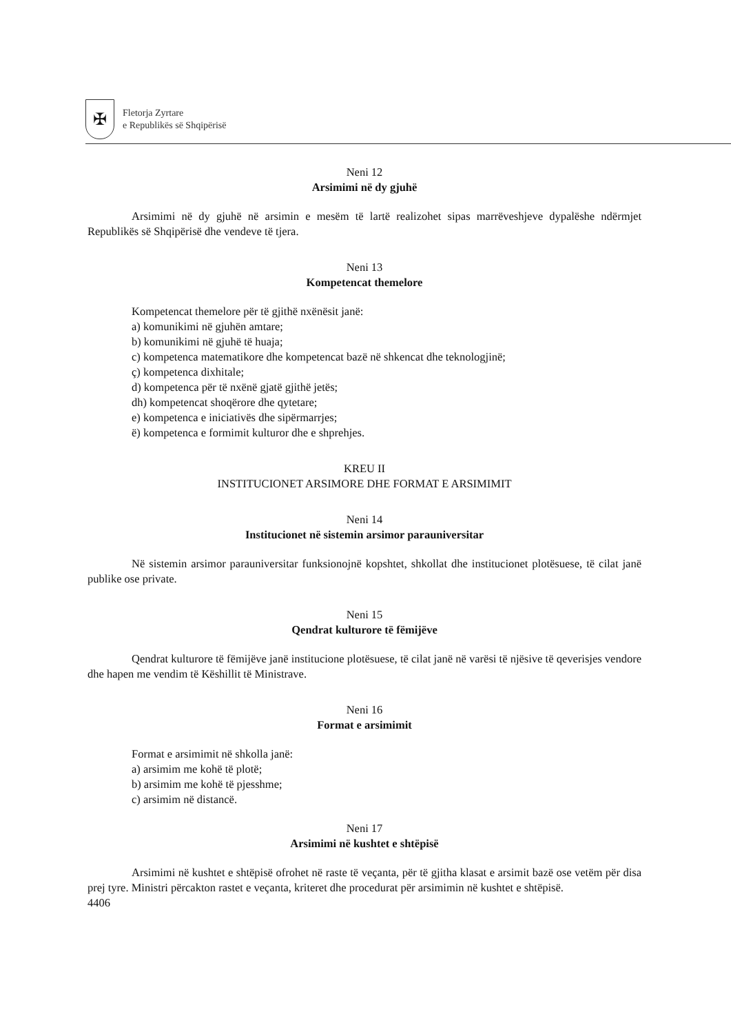✠
Fletorja Zyrtare
e Republikës së Shqipërisë
Neni 12
Arsimimi në dy gjuhë
Arsimimi në dy gjuhë në arsimin e mesëm të lartë realizohet sipas marrëveshjeve dypalëshe ndërmjet Republikës së Shqipërisë dhe vendeve të tjera.
Neni 13
Kompetencat themelore
Kompetencat themelore për të gjithë nxënësit janë:
a) komunikimi në gjuhën amtare;
b) komunikimi në gjuhë të huaja;
c) kompetenca matematikore dhe kompetencat bazë në shkencat dhe teknologjinë;
ç) kompetenca dixhitale;
d) kompetenca për të nxënë gjatë gjithë jetës;
dh) kompetencat shoqërore dhe qytetare;
e) kompetenca e iniciativës dhe sipërmarrjes;
ë) kompetenca e formimit kulturor dhe e shprehjes.
KREU II
INSTITUCIONET ARSIMORE DHE FORMAT E ARSIMIMIT
Neni 14
Institucionet në sistemin arsimor parauniversitar
Në sistemin arsimor parauniversitar funksionojnë kopshtet, shkollat dhe institucionet plotësuese, të cilat janë publike ose private.
Neni 15
Qendrat kulturore të fëmijëve
Qendrat kulturore të fëmijëve janë institucione plotësuese, të cilat janë në varësi të njësive të qeverisjes vendore dhe hapen me vendim të Këshillit të Ministrave.
Neni 16
Format e arsimimit
Format e arsimimit në shkolla janë:
a) arsimim me kohë të plotë;
b) arsimim me kohë të pjesshme;
c) arsimim në distancë.
Neni 17
Arsimimi në kushtet e shtëpisë
Arsimimi në kushtet e shtëpisë ofrohet në raste të veçanta, për të gjitha klasat e arsimit bazë ose vetëm për disa prej tyre. Ministri përcakton rastet e veçanta, kriteret dhe procedurat për arsimimin në kushtet e shtëpisë.
4406